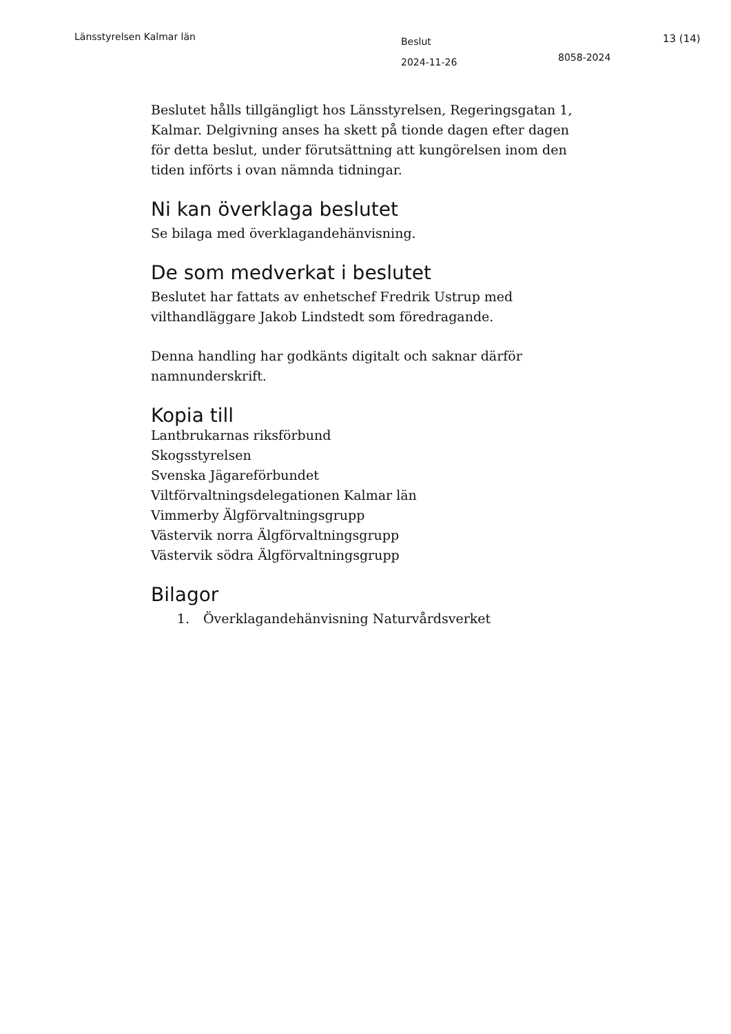Länsstyrelsen Kalmar län
Beslut
2024-11-26
8058-2024
13 (14)
Beslutet hålls tillgängligt hos Länsstyrelsen, Regeringsgatan 1, Kalmar. Delgivning anses ha skett på tionde dagen efter dagen för detta beslut, under förutsättning att kungörelsen inom den tiden införts i ovan nämnda tidningar.
Ni kan överklaga beslutet
Se bilaga med överklagandehänvisning.
De som medverkat i beslutet
Beslutet har fattats av enhetschef Fredrik Ustrup med vilthandläggare Jakob Lindstedt som föredragande.
Denna handling har godkänts digitalt och saknar därför namnunderskrift.
Kopia till
Lantbrukarnas riksförbund
Skogsstyrelsen
Svenska Jägareförbundet
Viltförvaltningsdelegationen Kalmar län
Vimmerby Älgförvaltningsgrupp
Västervik norra Älgförvaltningsgrupp
Västervik södra Älgförvaltningsgrupp
Bilagor
1. Överklagandehänvisning Naturvårdsverket